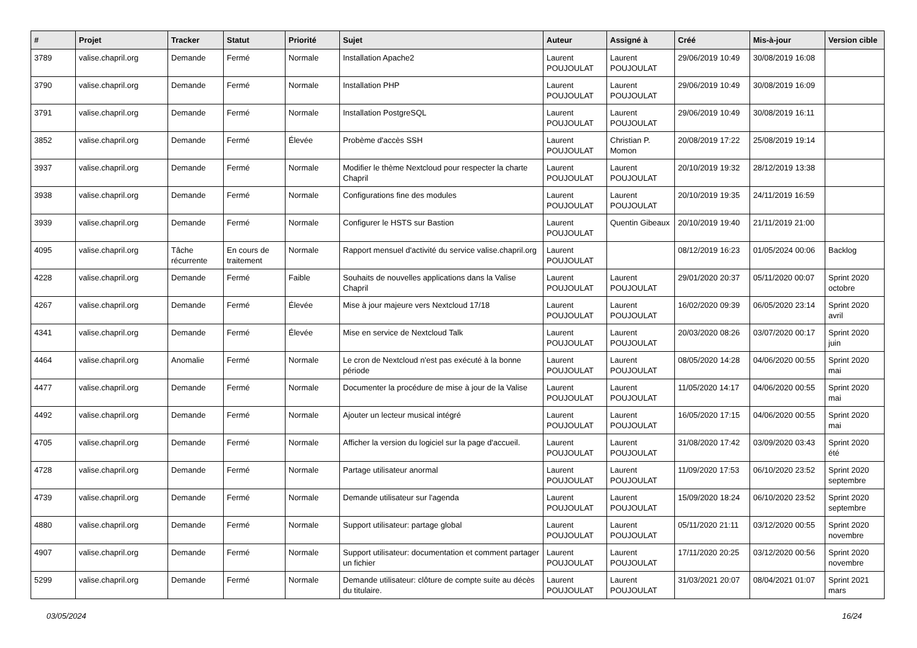| # | Projet | Tracker | Statut | Priorité | Sujet | Auteur | Assigné à | Créé | Mis-à-jour | Version cible |
| --- | --- | --- | --- | --- | --- | --- | --- | --- | --- | --- |
| 3789 | valise.chapril.org | Demande | Fermé | Normale | Installation Apache2 | Laurent POUJOULAT | Laurent POUJOULAT | 29/06/2019 10:49 | 30/08/2019 16:08 | |
| 3790 | valise.chapril.org | Demande | Fermé | Normale | Installation PHP | Laurent POUJOULAT | Laurent POUJOULAT | 29/06/2019 10:49 | 30/08/2019 16:09 | |
| 3791 | valise.chapril.org | Demande | Fermé | Normale | Installation PostgreSQL | Laurent POUJOULAT | Laurent POUJOULAT | 29/06/2019 10:49 | 30/08/2019 16:11 | |
| 3852 | valise.chapril.org | Demande | Fermé | Élevée | Probème d'accès SSH | Laurent POUJOULAT | Christian P. Momon | 20/08/2019 17:22 | 25/08/2019 19:14 | |
| 3937 | valise.chapril.org | Demande | Fermé | Normale | Modifier le thème Nextcloud pour respecter la charte Chapril | Laurent POUJOULAT | Laurent POUJOULAT | 20/10/2019 19:32 | 28/12/2019 13:38 | |
| 3938 | valise.chapril.org | Demande | Fermé | Normale | Configurations fine des modules | Laurent POUJOULAT | Laurent POUJOULAT | 20/10/2019 19:35 | 24/11/2019 16:59 | |
| 3939 | valise.chapril.org | Demande | Fermé | Normale | Configurer le HSTS sur Bastion | Laurent POUJOULAT | Quentin Gibeaux | 20/10/2019 19:40 | 21/11/2019 21:00 | |
| 4095 | valise.chapril.org | Tâche récurrente | En cours de traitement | Normale | Rapport mensuel d'activité du service valise.chapril.org | Laurent POUJOULAT | | 08/12/2019 16:23 | 01/05/2024 00:06 | Backlog |
| 4228 | valise.chapril.org | Demande | Fermé | Faible | Souhaits de nouvelles applications dans la Valise Chapril | Laurent POUJOULAT | Laurent POUJOULAT | 29/01/2020 20:37 | 05/11/2020 00:07 | Sprint 2020 octobre |
| 4267 | valise.chapril.org | Demande | Fermé | Élevée | Mise à jour majeure vers Nextcloud 17/18 | Laurent POUJOULAT | Laurent POUJOULAT | 16/02/2020 09:39 | 06/05/2020 23:14 | Sprint 2020 avril |
| 4341 | valise.chapril.org | Demande | Fermé | Élevée | Mise en service de Nextcloud Talk | Laurent POUJOULAT | Laurent POUJOULAT | 20/03/2020 08:26 | 03/07/2020 00:17 | Sprint 2020 juin |
| 4464 | valise.chapril.org | Anomalie | Fermé | Normale | Le cron de Nextcloud n'est pas exécuté à la bonne période | Laurent POUJOULAT | Laurent POUJOULAT | 08/05/2020 14:28 | 04/06/2020 00:55 | Sprint 2020 mai |
| 4477 | valise.chapril.org | Demande | Fermé | Normale | Documenter la procédure de mise à jour de la Valise | Laurent POUJOULAT | Laurent POUJOULAT | 11/05/2020 14:17 | 04/06/2020 00:55 | Sprint 2020 mai |
| 4492 | valise.chapril.org | Demande | Fermé | Normale | Ajouter un lecteur musical intégré | Laurent POUJOULAT | Laurent POUJOULAT | 16/05/2020 17:15 | 04/06/2020 00:55 | Sprint 2020 mai |
| 4705 | valise.chapril.org | Demande | Fermé | Normale | Afficher la version du logiciel sur la page d'accueil. | Laurent POUJOULAT | Laurent POUJOULAT | 31/08/2020 17:42 | 03/09/2020 03:43 | Sprint 2020 été |
| 4728 | valise.chapril.org | Demande | Fermé | Normale | Partage utilisateur anormal | Laurent POUJOULAT | Laurent POUJOULAT | 11/09/2020 17:53 | 06/10/2020 23:52 | Sprint 2020 septembre |
| 4739 | valise.chapril.org | Demande | Fermé | Normale | Demande utilisateur sur l'agenda | Laurent POUJOULAT | Laurent POUJOULAT | 15/09/2020 18:24 | 06/10/2020 23:52 | Sprint 2020 septembre |
| 4880 | valise.chapril.org | Demande | Fermé | Normale | Support utilisateur: partage global | Laurent POUJOULAT | Laurent POUJOULAT | 05/11/2020 21:11 | 03/12/2020 00:55 | Sprint 2020 novembre |
| 4907 | valise.chapril.org | Demande | Fermé | Normale | Support utilisateur: documentation et comment partager un fichier | Laurent POUJOULAT | Laurent POUJOULAT | 17/11/2020 20:25 | 03/12/2020 00:56 | Sprint 2020 novembre |
| 5299 | valise.chapril.org | Demande | Fermé | Normale | Demande utilisateur: clôture de compte suite au décès du titulaire. | Laurent POUJOULAT | Laurent POUJOULAT | 31/03/2021 20:07 | 08/04/2021 01:07 | Sprint 2021 mars |
03/05/2024 16/24